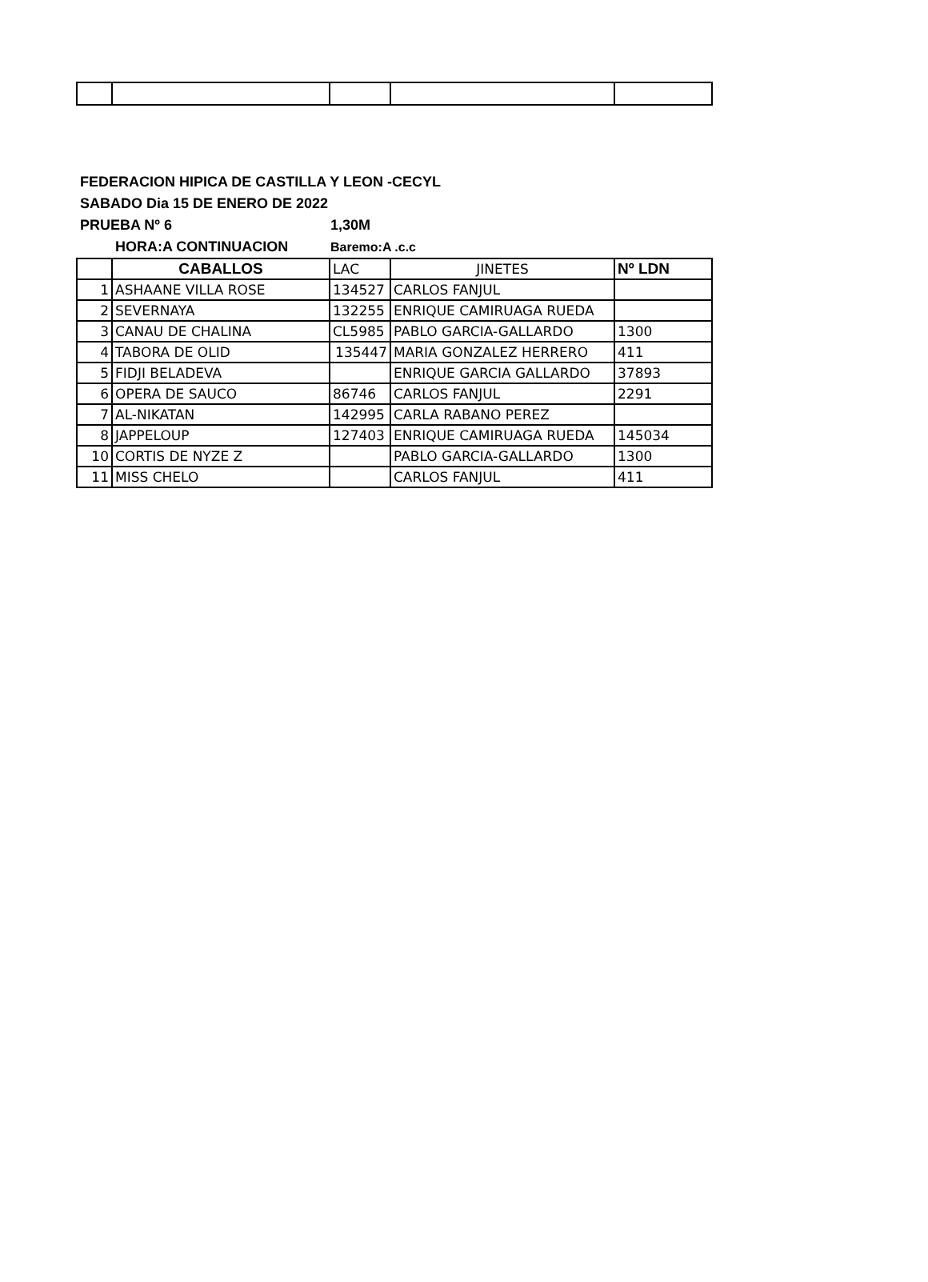FEDERACION HIPICA DE CASTILLA Y LEON -CECYL
SABADO Dia 15 DE ENERO DE 2022
PRUEBA Nº 6 1,30M
HORA:A CONTINUACION Baremo:A .c.c
| | CABALLOS | LAC | JINETES | Nº LDN |
| --- | --- | --- | --- | --- |
| 1 | ASHAANE VILLA ROSE | 134527 | CARLOS FANJUL | |
| 2 | SEVERNAYA | 132255 | ENRIQUE CAMIRUAGA RUEDA | |
| 3 | CANAU DE CHALINA | CL5985 | PABLO GARCIA-GALLARDO | 1300 |
| 4 | TABORA DE OLID | 135447 | MARIA GONZALEZ HERRERO | 411 |
| 5 | FIDJI BELADEVA | | ENRIQUE GARCIA GALLARDO | 37893 |
| 6 | OPERA DE SAUCO | 86746 | CARLOS FANJUL | 2291 |
| 7 | AL-NIKATAN | 142995 | CARLA RABANO PEREZ | |
| 8 | JAPPELOUP | 127403 | ENRIQUE CAMIRUAGA RUEDA | 145034 |
| 10 | CORTIS DE NYZE Z | | PABLO GARCIA-GALLARDO | 1300 |
| 11 | MISS CHELO | | CARLOS FANJUL | 411 |